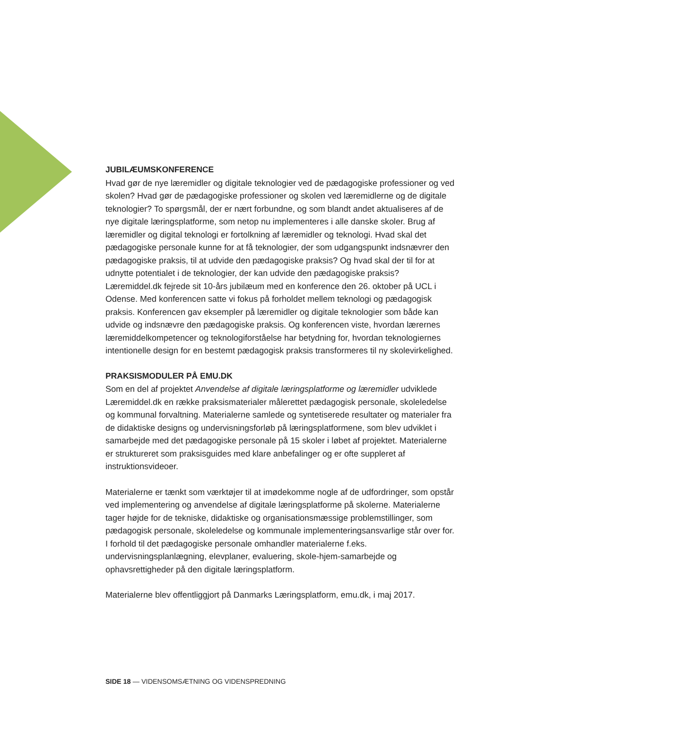JUBILÆUMSKONFERENCE
Hvad gør de nye læremidler og digitale teknologier ved de pædagogiske professioner og ved skolen? Hvad gør de pædagogiske professioner og skolen ved læremidlerne og de digitale teknologier? To spørgsmål, der er nært forbundne, og som blandt andet aktualiseres af de nye digitale læringsplatforme, som netop nu implementeres i alle danske skoler. Brug af læremidler og digital teknologi er fortolkning af læremidler og teknologi. Hvad skal det pædagogiske personale kunne for at få teknologier, der som udgangspunkt indsnævrer den pædagogiske praksis, til at udvide den pædagogiske praksis? Og hvad skal der til for at udnytte potentialet i de teknologier, der kan udvide den pædagogiske praksis?
Læremiddel.dk fejrede sit 10-års jubilæum med en konference den 26. oktober på UCL i Odense. Med konferencen satte vi fokus på forholdet mellem teknologi og pædagogisk praksis. Konferencen gav eksempler på læremidler og digitale teknologier som både kan udvide og indsnævre den pædagogiske praksis. Og konferencen viste, hvordan lærernes læremiddelkompetencer og teknologiforståelse har betydning for, hvordan teknologiernes intentionelle design for en bestemt pædagogisk praksis transformeres til ny skolevirkelighed.
PRAKSISMODULER PÅ EMU.DK
Som en del af projektet Anvendelse af digitale læringsplatforme og læremidler udviklede Læremiddel.dk en række praksismaterialer målerettet pædagogisk personale, skoleledelse og kommunal forvaltning. Materialerne samlede og syntetiserede resultater og materialer fra de didaktiske designs og undervisningsforløb på læringsplatformene, som blev udviklet i samarbejde med det pædagogiske personale på 15 skoler i løbet af projektet. Materialerne er struktureret som praksisguides med klare anbefalinger og er ofte suppleret af instruktionsvideoer.
Materialerne er tænkt som værktøjer til at imødekomme nogle af de udfordringer, som opstår ved implementering og anvendelse af digitale læringsplatforme på skolerne. Materialerne tager højde for de tekniske, didaktiske og organisationsmæssige problemstillinger, som pædagogisk personale, skoleledelse og kommunale implementeringsansvarlige står over for. I forhold til det pædagogiske personale omhandler materialerne f.eks. undervisningsplanlægning, elevplaner, evaluering, skole-hjem-samarbejde og ophavsrettigheder på den digitale læringsplatform.
Materialerne blev offentliggjort på Danmarks Læringsplatform, emu.dk, i maj 2017.
SIDE 18 — VIDENSOMSÆTNING OG VIDENSPREDNING